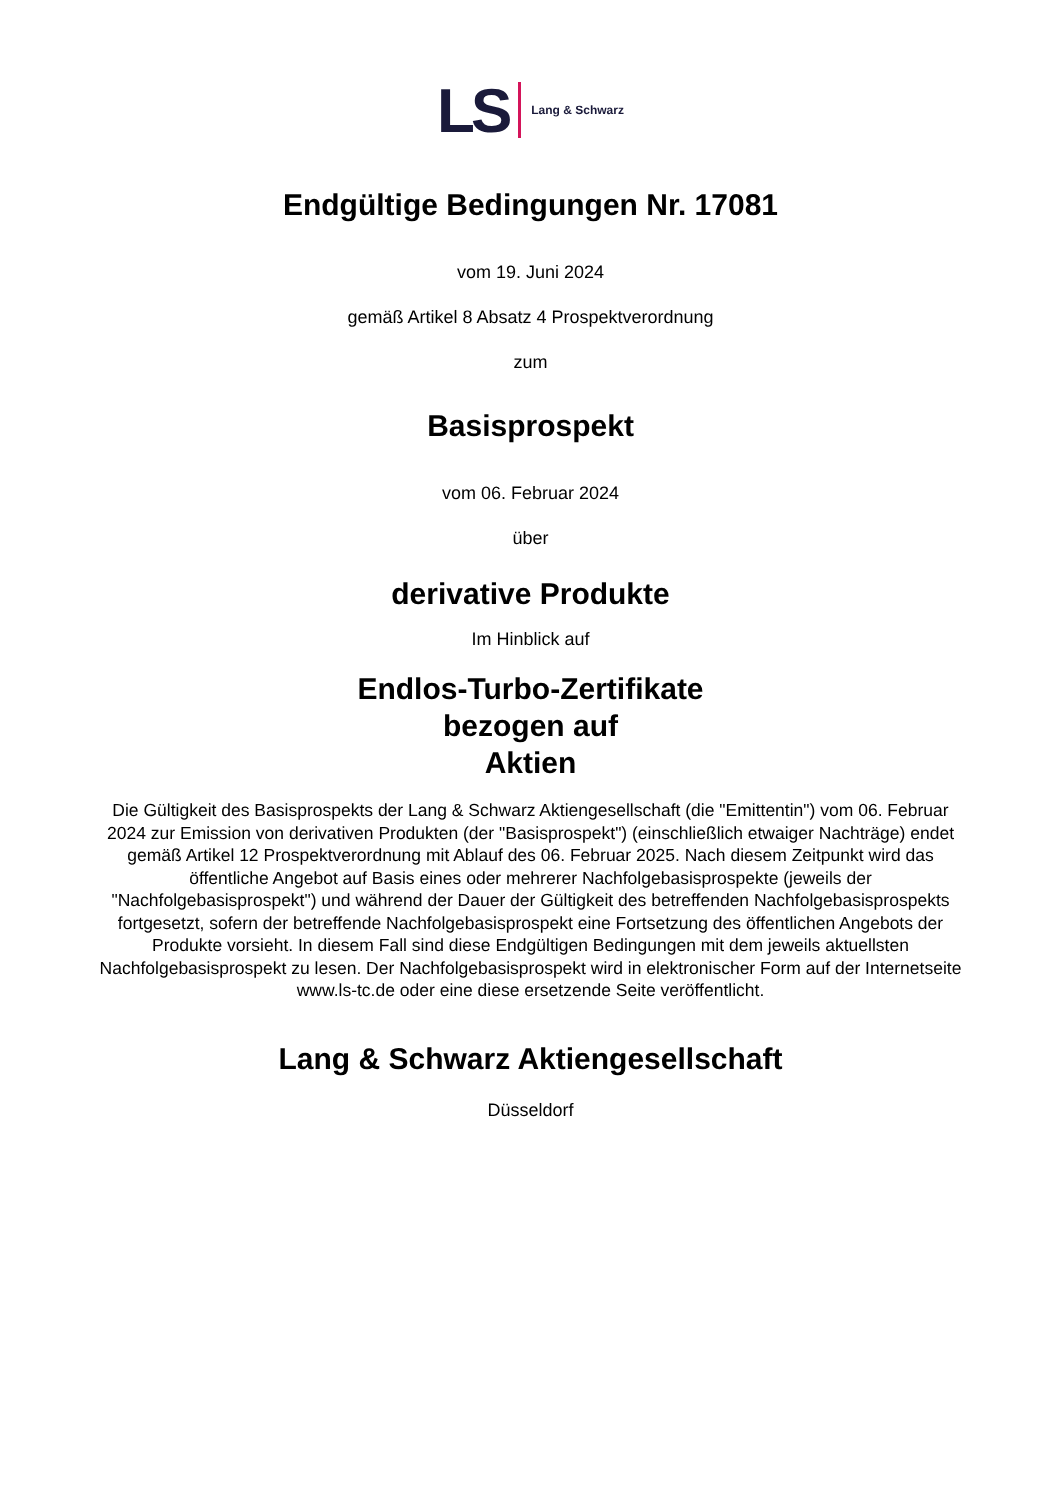LS Lang & Schwarz
Endgültige Bedingungen Nr. 17081
vom 19. Juni 2024
gemäß Artikel 8 Absatz 4 Prospektverordnung
zum
Basisprospekt
vom 06. Februar 2024
über
derivative Produkte
Im Hinblick auf
Endlos-Turbo-Zertifikate
bezogen auf
Aktien
Die Gültigkeit des Basisprospekts der Lang & Schwarz Aktiengesellschaft (die "Emittentin") vom 06. Februar 2024 zur Emission von derivativen Produkten (der "Basisprospekt") (einschließlich etwaiger Nachträge) endet gemäß Artikel 12 Prospektverordnung mit Ablauf des 06. Februar 2025. Nach diesem Zeitpunkt wird das öffentliche Angebot auf Basis eines oder mehrerer Nachfolgebasisprospekte (jeweils der "Nachfolgebasisprospekt") und während der Dauer der Gültigkeit des betreffenden Nachfolgebasisprospekts fortgesetzt, sofern der betreffende Nachfolgebasisprospekt eine Fortsetzung des öffentlichen Angebots der Produkte vorsieht. In diesem Fall sind diese Endgültigen Bedingungen mit dem jeweils aktuellsten Nachfolgebasisprospekt zu lesen. Der Nachfolgebasisprospekt wird in elektronischer Form auf der Internetseite www.ls-tc.de oder eine diese ersetzende Seite veröffentlicht.
Lang & Schwarz Aktiengesellschaft
Düsseldorf